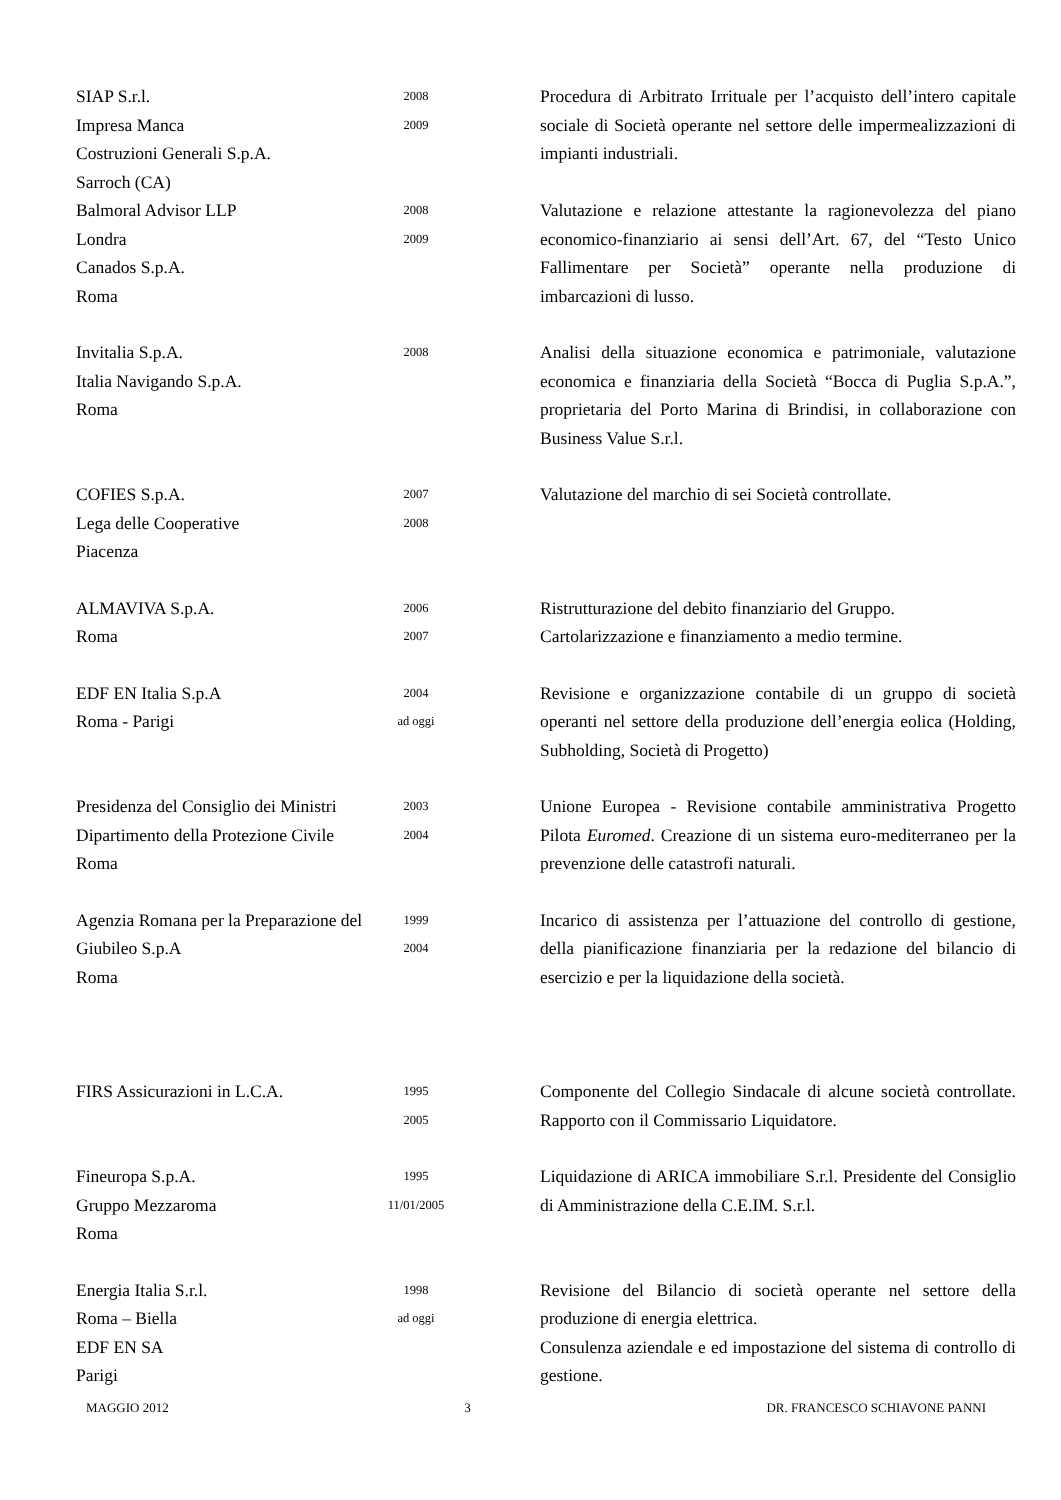| SIAP S.r.l. Impresa Manca Costruzioni Generali S.p.A. Sarroch (CA) | 2008 2009 | Procedura di Arbitrato Irrituale per l’acquisto dell’intero capitale sociale di Società operante nel settore delle impermealizzazioni di impianti industriali. |
| Balmoral Advisor LLP Londra Canados S.p.A. Roma | 2008 2009 | Valutazione e relazione attestante la ragionevolezza del piano economico-finanziario ai sensi dell’Art. 67, del “Testo Unico Fallimentare per Società” operante nella produzione di imbarcazioni di lusso. |
| Invitalia S.p.A. Italia Navigando S.p.A. Roma | 2008 | Analisi della situazione economica e patrimoniale, valutazione economica e finanziaria della Società “Bocca di Puglia S.p.A.”, proprietaria del Porto Marina di Brindisi, in collaborazione con Business Value S.r.l. |
| COFIES S.p.A. Lega delle Cooperative Piacenza | 2007 2008 | Valutazione del marchio di sei Società controllate. |
| ALMAVIVA S.p.A. Roma | 2006 2007 | Ristrutturazione del debito finanziario del Gruppo. Cartolarizzazione e finanziamento a medio termine. |
| EDF EN Italia S.p.A Roma - Parigi | 2004 ad oggi | Revisione e organizzazione contabile di un gruppo di società operanti nel settore della produzione dell’energia eolica (Holding, Subholding, Società di Progetto) |
| Presidenza del Consiglio dei Ministri Dipartimento della Protezione Civile Roma | 2003 2004 | Unione Europea - Revisione contabile amministrativa Progetto Pilota Euromed . Creazione di un sistema euro-mediterraneo per la prevenzione delle catastrofi naturali. |
| Agenzia Romana per la Preparazione del Giubileo S.p.A Roma | 1999 2004 | Incarico di assistenza per l’attuazione del controllo di gestione, della pianificazione finanziaria per la redazione del bilancio di esercizio e per la liquidazione della società. |
| FIRS Assicurazioni in L.C.A. | 1995 2005 | Componente del Collegio Sindacale di alcune società controllate. Rapporto con il Commissario Liquidatore. |
| Fineuropa S.p.A. Gruppo Mezzaroma Roma | 1995 11/01/2005 | Liquidazione di ARICA immobiliare S.r.l. Presidente del Consiglio di Amministrazione della C.E.IM. S.r.l. |
| Energia Italia S.r.l. Roma – Biella EDF EN SA Parigi | 1998 ad oggi | Revisione del Bilancio di società operante nel settore della produzione di energia elettrica. Consulenza aziendale e ed impostazione del sistema di controllo di gestione. |
MAGGIO 2012 3 DR. FRANCESCO SCHIAVONE PANNI